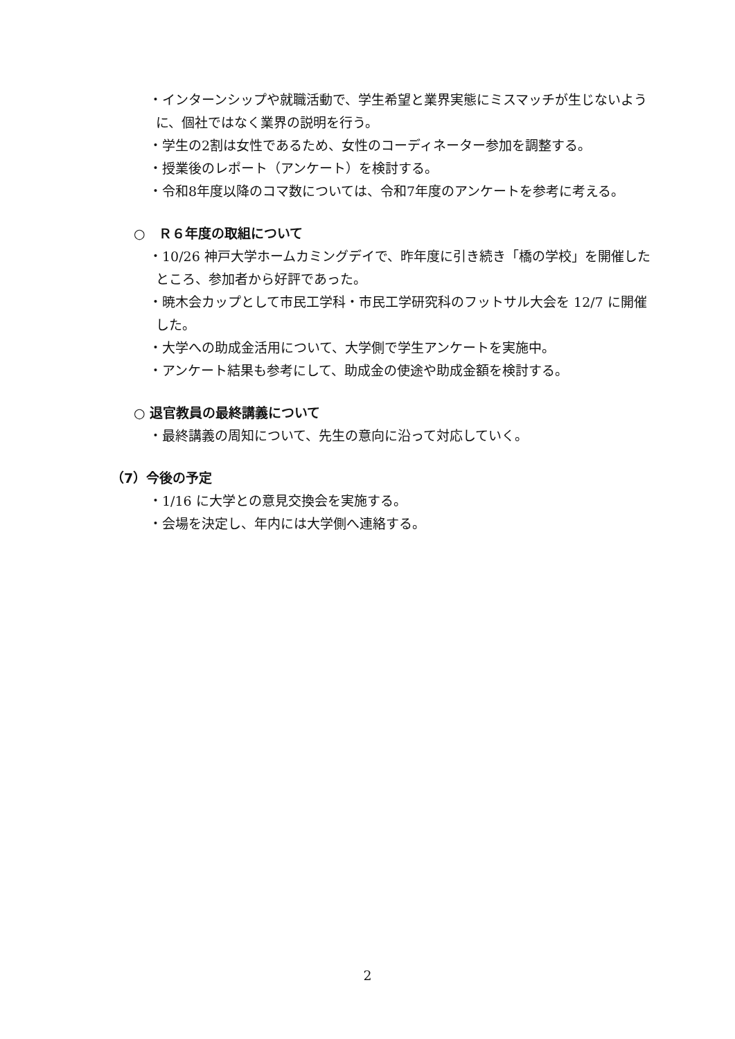・インターンシップや就職活動で、学生希望と業界実態にミスマッチが生じないように、個社ではなく業界の説明を行う。
・学生の2割は女性であるため、女性のコーディネーター参加を調整する。
・授業後のレポート（アンケート）を検討する。
・令和8年度以降のコマ数については、令和7年度のアンケートを参考に考える。
○　Ｒ６年度の取組について
・10/26 神戸大学ホームカミングデイで、昨年度に引き続き「橋の学校」を開催したところ、参加者から好評であった。
・暁木会カップとして市民工学科・市民工学研究科のフットサル大会を 12/7 に開催した。
・大学への助成金活用について、大学側で学生アンケートを実施中。
・アンケート結果も参考にして、助成金の使途や助成金額を検討する。
○ 退官教員の最終講義について
・最終講義の周知について、先生の意向に沿って対応していく。
（7）今後の予定
・1/16 に大学との意見交換会を実施する。
・会場を決定し、年内には大学側へ連絡する。
2